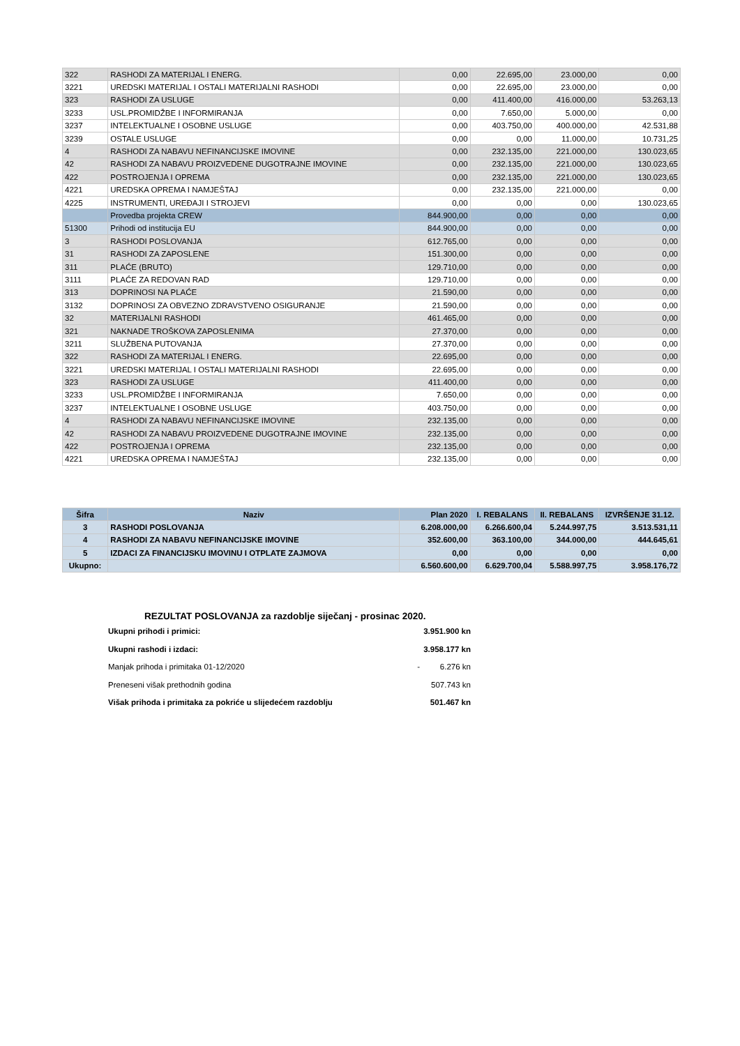| 322 | RASHODI ZA MATERIJAL I ENERG. | 0,00 | 22.695,00 | 23.000,00 | 0,00 |
| 3221 | UREDSKI MATERIJAL I OSTALI MATERIJALNI RASHODI | 0,00 | 22.695,00 | 23.000,00 | 0,00 |
| 323 | RASHODI ZA USLUGE | 0,00 | 411.400,00 | 416.000,00 | 53.263,13 |
| 3233 | USL.PROMIDŽBE I INFORMIRANJA | 0,00 | 7.650,00 | 5.000,00 | 0,00 |
| 3237 | INTELEKTUALNE I OSOBNE USLUGE | 0,00 | 403.750,00 | 400.000,00 | 42.531,88 |
| 3239 | OSTALE USLUGE | 0,00 | 0,00 | 11.000,00 | 10.731,25 |
| 4 | RASHODI ZA NABAVU NEFINANCIJSKE IMOVINE | 0,00 | 232.135,00 | 221.000,00 | 130.023,65 |
| 42 | RASHODI ZA NABAVU PROIZVEDENE DUGOTRAJNE IMOVINE | 0,00 | 232.135,00 | 221.000,00 | 130.023,65 |
| 422 | POSTROJENJA I OPREMA | 0,00 | 232.135,00 | 221.000,00 | 130.023,65 |
| 4221 | UREDSKA OPREMA I NAMJEŠTAJ | 0,00 | 232.135,00 | 221.000,00 | 0,00 |
| 4225 | INSTRUMENTI, UREĐAJI I STROJEVI | 0,00 | 0,00 | 0,00 | 130.023,65 |
| | Provedba projekta CREW | 844.900,00 | 0,00 | 0,00 | 0,00 |
| 51300 | Prihodi od institucija EU | 844.900,00 | 0,00 | 0,00 | 0,00 |
| 3 | RASHODI POSLOVANJA | 612.765,00 | 0,00 | 0,00 | 0,00 |
| 31 | RASHODI ZA ZAPOSLENE | 151.300,00 | 0,00 | 0,00 | 0,00 |
| 311 | PLAĆE (BRUTO) | 129.710,00 | 0,00 | 0,00 | 0,00 |
| 3111 | PLAĆE ZA REDOVAN RAD | 129.710,00 | 0,00 | 0,00 | 0,00 |
| 313 | DOPRINOSI NA PLAĆE | 21.590,00 | 0,00 | 0,00 | 0,00 |
| 3132 | DOPRINOSI ZA OBVEZNO ZDRAVSTVENO OSIGURANJE | 21.590,00 | 0,00 | 0,00 | 0,00 |
| 32 | MATERIJALNI RASHODI | 461.465,00 | 0,00 | 0,00 | 0,00 |
| 321 | NAKNADE TROŠKOVA ZAPOSLENIMA | 27.370,00 | 0,00 | 0,00 | 0,00 |
| 3211 | SLUŽBENA PUTOVANJA | 27.370,00 | 0,00 | 0,00 | 0,00 |
| 322 | RASHODI ZA MATERIJAL I ENERG. | 22.695,00 | 0,00 | 0,00 | 0,00 |
| 3221 | UREDSKI MATERIJAL I OSTALI MATERIJALNI RASHODI | 22.695,00 | 0,00 | 0,00 | 0,00 |
| 323 | RASHODI ZA USLUGE | 411.400,00 | 0,00 | 0,00 | 0,00 |
| 3233 | USL.PROMIDŽBE I INFORMIRANJA | 7.650,00 | 0,00 | 0,00 | 0,00 |
| 3237 | INTELEKTUALNE I OSOBNE USLUGE | 403.750,00 | 0,00 | 0,00 | 0,00 |
| 4 | RASHODI ZA NABAVU NEFINANCIJSKE IMOVINE | 232.135,00 | 0,00 | 0,00 | 0,00 |
| 42 | RASHODI ZA NABAVU PROIZVEDENE DUGOTRAJNE IMOVINE | 232.135,00 | 0,00 | 0,00 | 0,00 |
| 422 | POSTROJENJA I OPREMA | 232.135,00 | 0,00 | 0,00 | 0,00 |
| 4221 | UREDSKA OPREMA I NAMJEŠTAJ | 232.135,00 | 0,00 | 0,00 | 0,00 |
| Šifra | Naziv | Plan 2020 | I. REBALANS | II. REBALANS | IZVRŠENJE 31.12. |
| --- | --- | --- | --- | --- | --- |
| 3 | RASHODI POSLOVANJA | 6.208.000,00 | 6.266.600,04 | 5.244.997,75 | 3.513.531,11 |
| 4 | RASHODI ZA NABAVU NEFINANCIJSKE IMOVINE | 352.600,00 | 363.100,00 | 344.000,00 | 444.645,61 |
| 5 | IZDACI ZA FINANCIJSKU IMOVINU I OTPLATE ZAJMOVA | 0,00 | 0,00 | 0,00 | 0,00 |
| Ukupno: | | 6.560.600,00 | 6.629.700,04 | 5.588.997,75 | 3.958.176,72 |
REZULTAT POSLOVANJA za razdoblje siječanj - prosinac 2020.
Ukupni prihodi i primici: 3.951.900 kn
Ukupni rashodi i izdaci: 3.958.177 kn
Manjak prihoda i primitaka 01-12/2020 - 6.276 kn
Preneseni višak prethodnih godina 507.743 kn
Višak prihoda i primitaka za pokriće u slijedećem razdoblju 501.467 kn